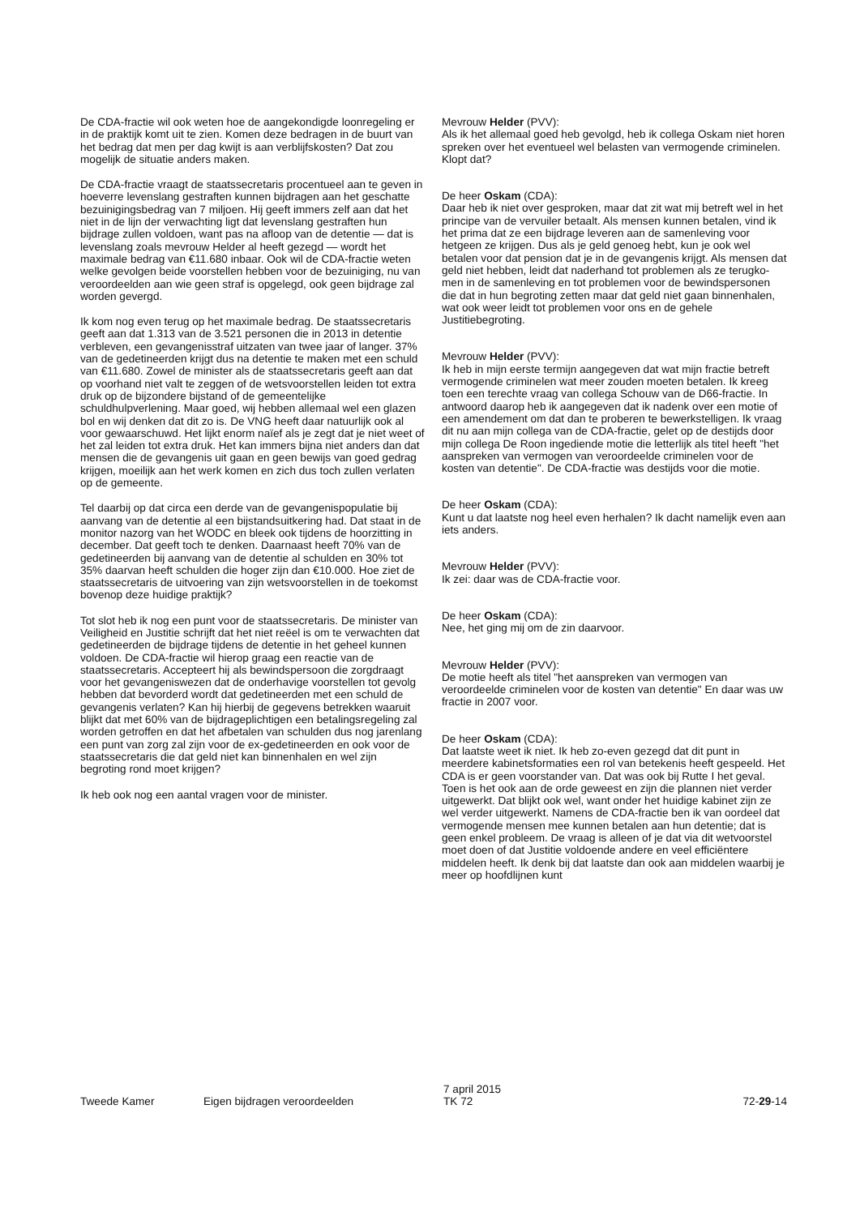De CDA-fractie wil ook weten hoe de aangekondigde loon­regeling er in de praktijk komt uit te zien. Komen deze bedragen in de buurt van het bedrag dat men per dag kwijt is aan verblijfskosten? Dat zou mogelijk de situatie anders maken.
De CDA-fractie vraagt de staatssecretaris procentueel aan te geven in hoeverre levenslang gestraften kunnen bijdra­gen aan het geschatte bezuinigingsbedrag van 7 miljoen. Hij geeft immers zelf aan dat het niet in de lijn der verwach­ting ligt dat levenslang gestraften hun bijdrage zullen vol­doen, want pas na afloop van de detentie — dat is levens­lang zoals mevrouw Helder al heeft gezegd — wordt het maximale bedrag van €11.680 inbaar. Ook wil de CDA-fractie weten welke gevolgen beide voorstellen hebben voor de bezuiniging, nu van veroordeelden aan wie geen straf is opgelegd, ook geen bijdrage zal worden gevergd.
Ik kom nog even terug op het maximale bedrag. De staats­secretaris geeft aan dat 1.313 van de 3.521 personen die in 2013 in detentie verbleven, een gevangenisstraf uitzaten van twee jaar of langer. 37% van de gedetineerden krijgt dus na detentie te maken met een schuld van €11.680. Zowel de minister als de staatssecretaris geeft aan dat op voorhand niet valt te zeggen of de wetsvoorstellen leiden tot extra druk op de bijzondere bijstand of de gemeentelijke schuldhulpverlening. Maar goed, wij hebben allemaal wel een glazen bol en wij denken dat dit zo is. De VNG heeft daar natuurlijk ook al voor gewaarschuwd. Het lijkt enorm naïef als je zegt dat je niet weet of het zal leiden tot extra druk. Het kan immers bijna niet anders dan dat mensen die de gevangenis uit gaan en geen bewijs van goed gedrag krijgen, moeilijk aan het werk komen en zich dus toch zullen verlaten op de gemeente.
Tel daarbij op dat circa een derde van de gevangenispopu­latie bij aanvang van de detentie al een bijstandsuitkering had. Dat staat in de monitor nazorg van het WODC en bleek ook tijdens de hoorzitting in december. Dat geeft toch te denken. Daarnaast heeft 70% van de gedetineerden bij aanvang van de detentie al schulden en 30% tot 35% daar­van heeft schulden die hoger zijn dan €10.000. Hoe ziet de staatssecretaris de uitvoering van zijn wetsvoorstellen in de toekomst bovenop deze huidige praktijk?
Tot slot heb ik nog een punt voor de staatssecretaris. De minister van Veiligheid en Justitie schrijft dat het niet reëel is om te verwachten dat gedetineerden de bijdrage tijdens de detentie in het geheel kunnen voldoen. De CDA-fractie wil hierop graag een reactie van de staatssecretaris. Accepteert hij als bewindspersoon die zorgdraagt voor het gevangeniswezen dat de onderhavige voorstellen tot gevolg hebben dat bevorderd wordt dat gedetineerden met een schuld de gevangenis verlaten? Kan hij hierbij de gegevens betrekken waaruit blijkt dat met 60% van de bijdrageplich­tigen een betalingsregeling zal worden getroffen en dat het afbetalen van schulden dus nog jarenlang een punt van zorg zal zijn voor de ex-gedetineerden en ook voor de staatssecretaris die dat geld niet kan binnenhalen en wel zijn begroting rond moet krijgen?
Ik heb ook nog een aantal vragen voor de minister.
Mevrouw Helder (PVV):
Als ik het allemaal goed heb gevolgd, heb ik collega Oskam niet horen spreken over het eventueel wel belasten van vermogende criminelen. Klopt dat?
De heer Oskam (CDA):
Daar heb ik niet over gesproken, maar dat zit wat mij betreft wel in het principe van de vervuiler betaalt. Als mensen kunnen betalen, vind ik het prima dat ze een bijdrage leve­ren aan de samenleving voor hetgeen ze krijgen. Dus als je geld genoeg hebt, kun je ook wel betalen voor dat pen­sion dat je in de gevangenis krijgt. Als mensen dat geld niet hebben, leidt dat naderhand tot problemen als ze terugko­men in de samenleving en tot problemen voor de bewindspersonen die dat in hun begroting zetten maar dat geld niet gaan binnenhalen, wat ook weer leidt tot proble­men voor ons en de gehele Justitiebegroting.
Mevrouw Helder (PVV):
Ik heb in mijn eerste termijn aangegeven dat wat mijn fractie betreft vermogende criminelen wat meer zouden moeten betalen. Ik kreeg toen een terechte vraag van col­lega Schouw van de D66-fractie. In antwoord daarop heb ik aangegeven dat ik nadenk over een motie of een amen­dement om dat dan te proberen te bewerkstelligen. Ik vraag dit nu aan mijn collega van de CDA-fractie, gelet op de destijds door mijn collega De Roon ingediende motie die letterlijk als titel heeft "het aanspreken van vermogen van veroordeelde criminelen voor de kosten van detentie". De CDA-fractie was destijds voor die motie.
De heer Oskam (CDA):
Kunt u dat laatste nog heel even herhalen? Ik dacht namelijk even aan iets anders.
Mevrouw Helder (PVV):
Ik zei: daar was de CDA-fractie voor.
De heer Oskam (CDA):
Nee, het ging mij om de zin daarvoor.
Mevrouw Helder (PVV):
De motie heeft als titel "het aanspreken van vermogen van veroordeelde criminelen voor de kosten van detentie" En daar was uw fractie in 2007 voor.
De heer Oskam (CDA):
Dat laatste weet ik niet. Ik heb zo-even gezegd dat dit punt in meerdere kabinetsformaties een rol van betekenis heeft gespeeld. Het CDA is er geen voorstander van. Dat was ook bij Rutte I het geval. Toen is het ook aan de orde geweest en zijn die plannen niet verder uitgewerkt. Dat blijkt ook wel, want onder het huidige kabinet zijn ze wel verder uit­gewerkt. Namens de CDA-fractie ben ik van oordeel dat vermogende mensen mee kunnen betalen aan hun detentie; dat is geen enkel probleem. De vraag is alleen of je dat via dit wetvoorstel moet doen of dat Justitie voldoende andere en veel efficiëntere middelen heeft. Ik denk bij dat laatste dan ook aan middelen waarbij je meer op hoofdlijnen kunt
Tweede Kamer
Eigen bijdragen veroordeelden
7 april 2015
TK 72
72-29-14